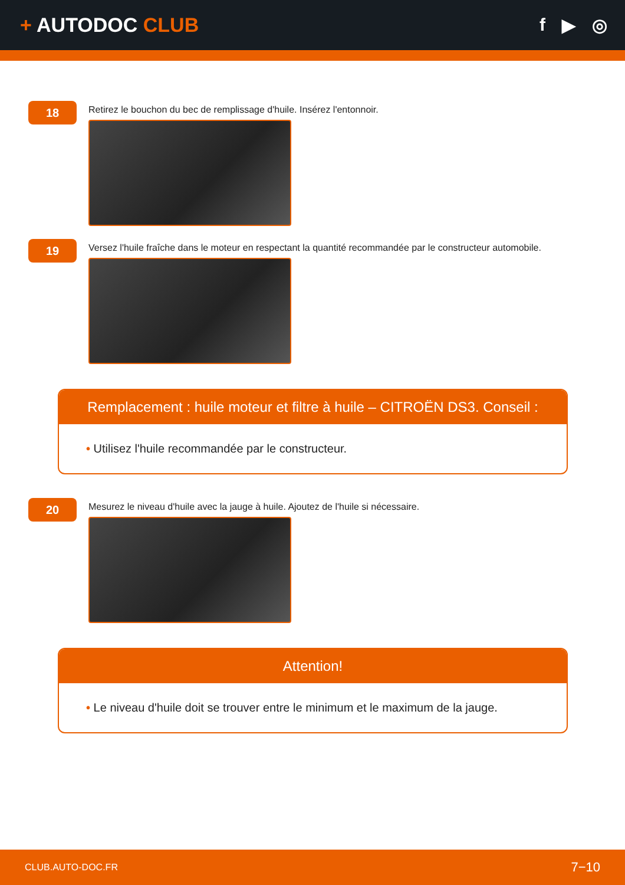+ AUTODOC CLUB f ▶ ◎
18
Retirez le bouchon du bec de remplissage d'huile. Insérez l'entonnoir.
19
Versez l'huile fraîche dans le moteur en respectant la quantité recommandée par le constructeur automobile.
Remplacement : huile moteur et filtre à huile – CITROËN DS3. Conseil :
• Utilisez l'huile recommandée par le constructeur.
20
Mesurez le niveau d'huile avec la jauge à huile. Ajoutez de l'huile si nécessaire.
Attention!
• Le niveau d'huile doit se trouver entre le minimum et le maximum de la jauge.
CLUB.AUTO-DOC.FR 7−10